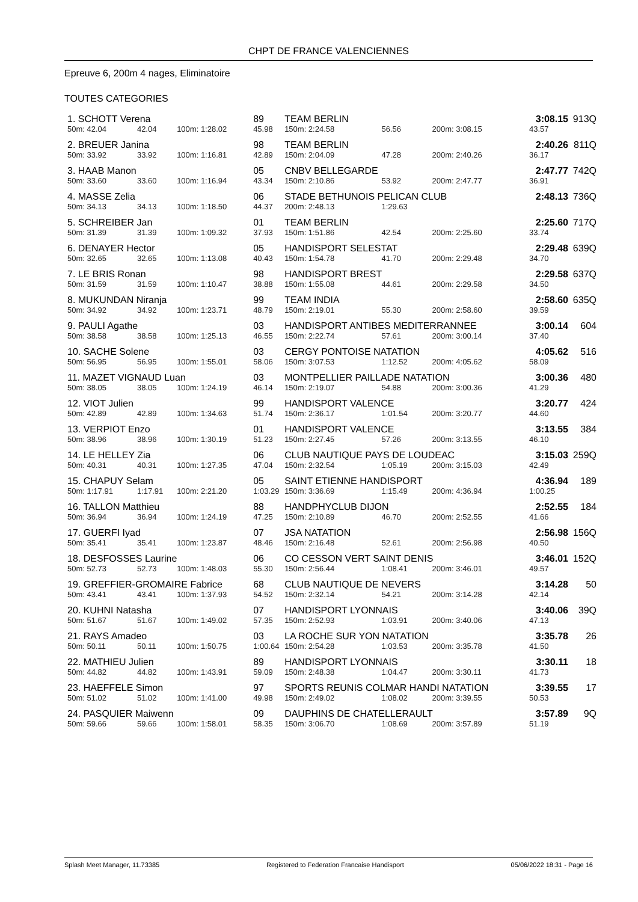CHPT DE FRANCE VALENCIENNES
Epreuve 6, 200m 4 nages, Eliminatoire
TOUTES CATEGORIES
| 1. SCHOTT Verena | | | 89 | TEAM BERLIN | | | 3:08.15 | 913Q |
| 50m: 42.04 | 42.04 | 100m: 1:28.02 | 45.98 | 150m: 2:24.58 | 56.56 | 200m: 3:08.15 | 43.57 | |
| 2. BREUER Janina | | | 98 | TEAM BERLIN | | | 2:40.26 | 811Q |
| 50m: 33.92 | 33.92 | 100m: 1:16.81 | 42.89 | 150m: 2:04.09 | 47.28 | 200m: 2:40.26 | 36.17 | |
| 3. HAAB Manon | | | 05 | CNBV BELLEGARDE | | | 2:47.77 | 742Q |
| 50m: 33.60 | 33.60 | 100m: 1:16.94 | 43.34 | 150m: 2:10.86 | 53.92 | 200m: 2:47.77 | 36.91 | |
| 4. MASSE Zelia | | | 06 | STADE BETHUNOIS PELICAN CLUB | | | 2:48.13 | 736Q |
| 50m: 34.13 | 34.13 | 100m: 1:18.50 | 44.37 | 200m: 2:48.13 | 1:29.63 | | | |
| 5. SCHREIBER Jan | | | 01 | TEAM BERLIN | | | 2:25.60 | 717Q |
| 50m: 31.39 | 31.39 | 100m: 1:09.32 | 37.93 | 150m: 1:51.86 | 42.54 | 200m: 2:25.60 | 33.74 | |
| 6. DENAYER Hector | | | 05 | HANDISPORT SELESTAT | | | 2:29.48 | 639Q |
| 50m: 32.65 | 32.65 | 100m: 1:13.08 | 40.43 | 150m: 1:54.78 | 41.70 | 200m: 2:29.48 | 34.70 | |
| 7. LE BRIS Ronan | | | 98 | HANDISPORT BREST | | | 2:29.58 | 637Q |
| 50m: 31.59 | 31.59 | 100m: 1:10.47 | 38.88 | 150m: 1:55.08 | 44.61 | 200m: 2:29.58 | 34.50 | |
| 8. MUKUNDAN Niranja | | | 99 | TEAM INDIA | | | 2:58.60 | 635Q |
| 50m: 34.92 | 34.92 | 100m: 1:23.71 | 48.79 | 150m: 2:19.01 | 55.30 | 200m: 2:58.60 | 39.59 | |
| 9. PAULI Agathe | | | 03 | HANDISPORT ANTIBES MEDITERRANNEE | | | 3:00.14 | 604 |
| 50m: 38.58 | 38.58 | 100m: 1:25.13 | 46.55 | 150m: 2:22.74 | 57.61 | 200m: 3:00.14 | 37.40 | |
| 10. SACHE Solene | | | 03 | CERGY PONTOISE NATATION | | | 4:05.62 | 516 |
| 50m: 56.95 | 56.95 | 100m: 1:55.01 | 58.06 | 150m: 3:07.53 | 1:12.52 | 200m: 4:05.62 | 58.09 | |
| 11. MAZET VIGNAUD Luan | | | 03 | MONTPELLIER PAILLADE NATATION | | | 3:00.36 | 480 |
| 50m: 38.05 | 38.05 | 100m: 1:24.19 | 46.14 | 150m: 2:19.07 | 54.88 | 200m: 3:00.36 | 41.29 | |
| 12. VIOT Julien | | | 99 | HANDISPORT VALENCE | | | 3:20.77 | 424 |
| 50m: 42.89 | 42.89 | 100m: 1:34.63 | 51.74 | 150m: 2:36.17 | 1:01.54 | 200m: 3:20.77 | 44.60 | |
| 13. VERPIOT Enzo | | | 01 | HANDISPORT VALENCE | | | 3:13.55 | 384 |
| 50m: 38.96 | 38.96 | 100m: 1:30.19 | 51.23 | 150m: 2:27.45 | 57.26 | 200m: 3:13.55 | 46.10 | |
| 14. LE HELLEY Zia | | | 06 | CLUB NAUTIQUE PAYS DE LOUDEAC | | | 3:15.03 | 259Q |
| 50m: 40.31 | 40.31 | 100m: 1:27.35 | 47.04 | 150m: 2:32.54 | 1:05.19 | 200m: 3:15.03 | 42.49 | |
| 15. CHAPUY Selam | | | 05 | SAINT ETIENNE HANDISPORT | | | 4:36.94 | 189 |
| 50m: 1:17.91 | 1:17.91 | 100m: 2:21.20 | 1:03.29 | 150m: 3:36.69 | 1:15.49 | 200m: 4:36.94 | 1:00.25 | |
| 16. TALLON Matthieu | | | 88 | HANDPHYCLUB DIJON | | | 2:52.55 | 184 |
| 50m: 36.94 | 36.94 | 100m: 1:24.19 | 47.25 | 150m: 2:10.89 | 46.70 | 200m: 2:52.55 | 41.66 | |
| 17. GUERFI Iyad | | | 07 | JSA NATATION | | | 2:56.98 | 156Q |
| 50m: 35.41 | 35.41 | 100m: 1:23.87 | 48.46 | 150m: 2:16.48 | 52.61 | 200m: 2:56.98 | 40.50 | |
| 18. DESFOSSES Laurine | | | 06 | CO CESSON VERT SAINT DENIS | | | 3:46.01 | 152Q |
| 50m: 52.73 | 52.73 | 100m: 1:48.03 | 55.30 | 150m: 2:56.44 | 1:08.41 | 200m: 3:46.01 | 49.57 | |
| 19. GREFFIER-GROMAIRE Fabrice | | | 68 | CLUB NAUTIQUE DE NEVERS | | | 3:14.28 | 50 |
| 50m: 43.41 | 43.41 | 100m: 1:37.93 | 54.52 | 150m: 2:32.14 | 54.21 | 200m: 3:14.28 | 42.14 | |
| 20. KUHNI Natasha | | | 07 | HANDISPORT LYONNAIS | | | 3:40.06 | 39Q |
| 50m: 51.67 | 51.67 | 100m: 1:49.02 | 57.35 | 150m: 2:52.93 | 1:03.91 | 200m: 3:40.06 | 47.13 | |
| 21. RAYS Amadeo | | | 03 | LA ROCHE SUR YON NATATION | | | 3:35.78 | 26 |
| 50m: 50.11 | 50.11 | 100m: 1:50.75 | 1:00.64 | 150m: 2:54.28 | 1:03.53 | 200m: 3:35.78 | 41.50 | |
| 22. MATHIEU Julien | | | 89 | HANDISPORT LYONNAIS | | | 3:30.11 | 18 |
| 50m: 44.82 | 44.82 | 100m: 1:43.91 | 59.09 | 150m: 2:48.38 | 1:04.47 | 200m: 3:30.11 | 41.73 | |
| 23. HAEFFELE Simon | | | 97 | SPORTS REUNIS COLMAR HANDI NATATION | | | 3:39.55 | 17 |
| 50m: 51.02 | 51.02 | 100m: 1:41.00 | 49.98 | 150m: 2:49.02 | 1:08.02 | 200m: 3:39.55 | 50.53 | |
| 24. PASQUIER Maiwenn | | | 09 | DAUPHINS DE CHATELLERAULT | | | 3:57.89 | 9Q |
| 50m: 59.66 | 59.66 | 100m: 1:58.01 | 58.35 | 150m: 3:06.70 | 1:08.69 | 200m: 3:57.89 | 51.19 | |
Splash Meet Manager, 11.73385 Registered to Federation Francaise Handisport 05/06/2022 18:31 - Page 16